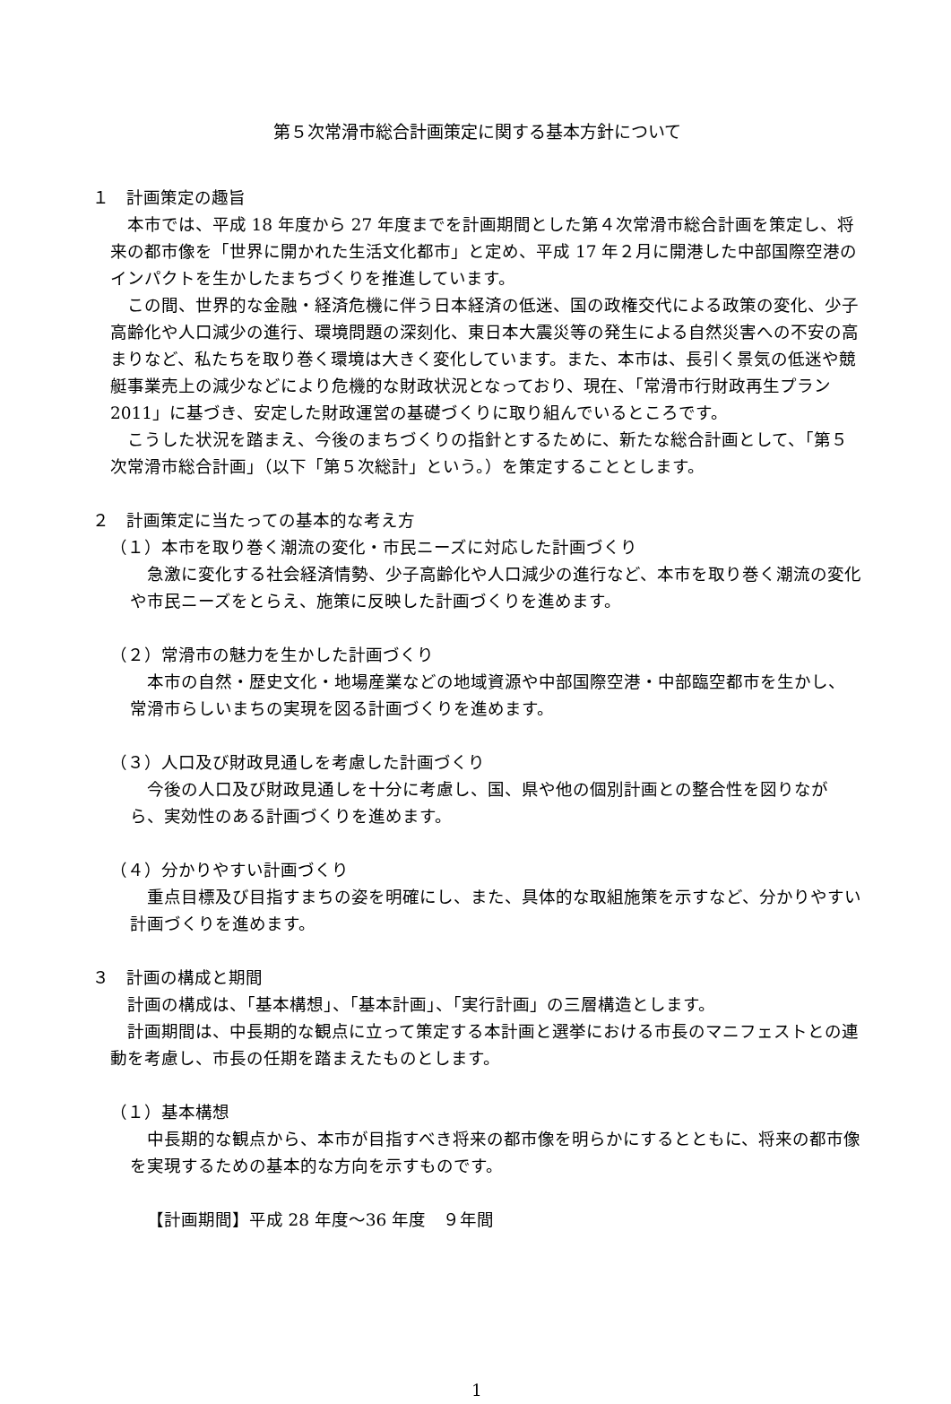第５次常滑市総合計画策定に関する基本方針について
１　計画策定の趣旨
本市では、平成 18 年度から 27 年度までを計画期間とした第４次常滑市総合計画を策定し、将来の都市像を「世界に開かれた生活文化都市」と定め、平成 17 年２月に開港した中部国際空港のインパクトを生かしたまちづくりを推進しています。
この間、世界的な金融・経済危機に伴う日本経済の低迷、国の政権交代による政策の変化、少子高齢化や人口減少の進行、環境問題の深刻化、東日本大震災等の発生による自然災害への不安の高まりなど、私たちを取り巻く環境は大きく変化しています。また、本市は、長引く景気の低迷や競艇事業売上の減少などにより危機的な財政状況となっており、現在、「常滑市行財政再生プラン2011」に基づき、安定した財政運営の基礎づくりに取り組んでいるところです。
こうした状況を踏まえ、今後のまちづくりの指針とするために、新たな総合計画として、「第５次常滑市総合計画」（以下「第５次総計」という。）を策定することとします。
２　計画策定に当たっての基本的な考え方
（１）本市を取り巻く潮流の変化・市民ニーズに対応した計画づくり
急激に変化する社会経済情勢、少子高齢化や人口減少の進行など、本市を取り巻く潮流の変化や市民ニーズをとらえ、施策に反映した計画づくりを進めます。
（２）常滑市の魅力を生かした計画づくり
本市の自然・歴史文化・地場産業などの地域資源や中部国際空港・中部臨空都市を生かし、常滑市らしいまちの実現を図る計画づくりを進めます。
（３）人口及び財政見通しを考慮した計画づくり
今後の人口及び財政見通しを十分に考慮し、国、県や他の個別計画との整合性を図りながら、実効性のある計画づくりを進めます。
（４）分かりやすい計画づくり
重点目標及び目指すまちの姿を明確にし、また、具体的な取組施策を示すなど、分かりやすい計画づくりを進めます。
３　計画の構成と期間
計画の構成は、「基本構想」、「基本計画」、「実行計画」の三層構造とします。
計画期間は、中長期的な観点に立って策定する本計画と選挙における市長のマニフェストとの連動を考慮し、市長の任期を踏まえたものとします。
（１）基本構想
中長期的な観点から、本市が目指すべき将来の都市像を明らかにするとともに、将来の都市像を実現するための基本的な方向を示すものです。
【計画期間】平成 28 年度～36 年度　９年間
1